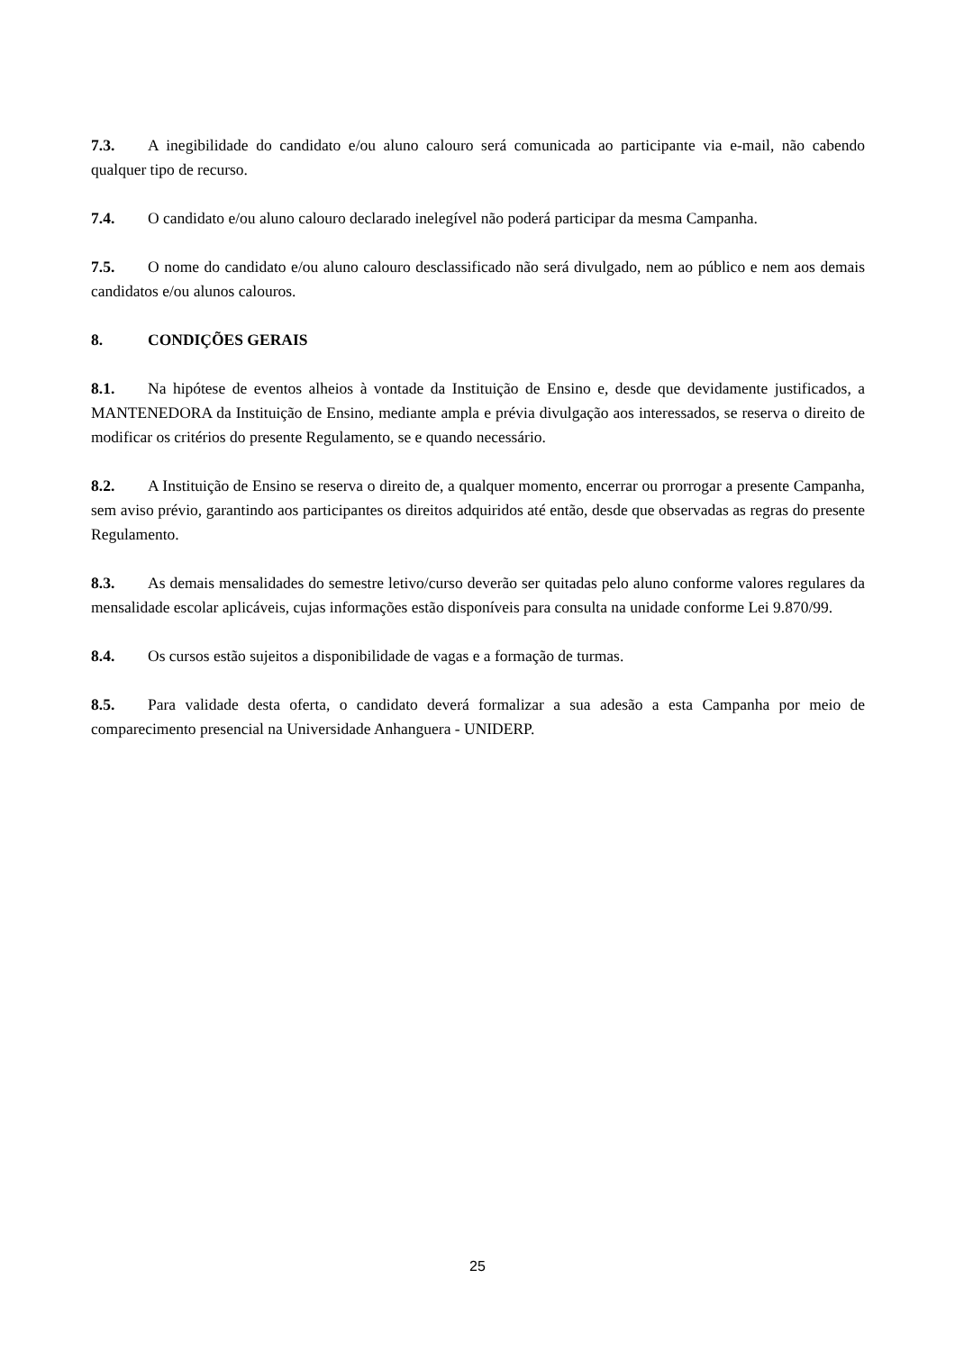7.3. A inegibilidade do candidato e/ou aluno calouro será comunicada ao participante via e-mail, não cabendo qualquer tipo de recurso.
7.4. O candidato e/ou aluno calouro declarado inelegível não poderá participar da mesma Campanha.
7.5. O nome do candidato e/ou aluno calouro desclassificado não será divulgado, nem ao público e nem aos demais candidatos e/ou alunos calouros.
8. CONDIÇÕES GERAIS
8.1. Na hipótese de eventos alheios à vontade da Instituição de Ensino e, desde que devidamente justificados, a MANTENEDORA da Instituição de Ensino, mediante ampla e prévia divulgação aos interessados, se reserva o direito de modificar os critérios do presente Regulamento, se e quando necessário.
8.2. A Instituição de Ensino se reserva o direito de, a qualquer momento, encerrar ou prorrogar a presente Campanha, sem aviso prévio, garantindo aos participantes os direitos adquiridos até então, desde que observadas as regras do presente Regulamento.
8.3. As demais mensalidades do semestre letivo/curso deverão ser quitadas pelo aluno conforme valores regulares da mensalidade escolar aplicáveis, cujas informações estão disponíveis para consulta na unidade conforme Lei 9.870/99.
8.4. Os cursos estão sujeitos a disponibilidade de vagas e a formação de turmas.
8.5. Para validade desta oferta, o candidato deverá formalizar a sua adesão a esta Campanha por meio de comparecimento presencial na Universidade Anhanguera - UNIDERP.
25